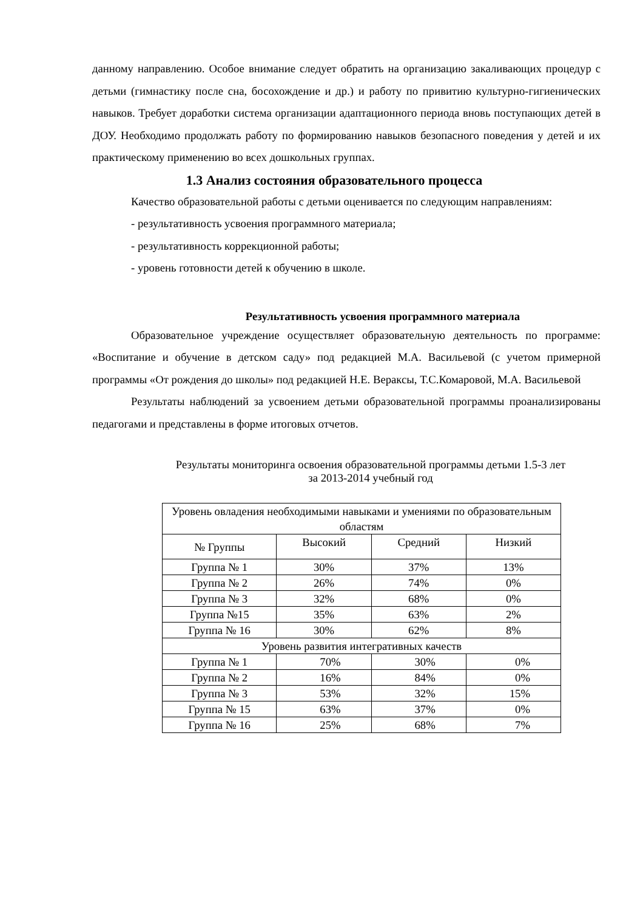данному направлению. Особое внимание следует обратить на организацию закаливающих процедур с детьми (гимнастику после сна, босохождение и др.) и работу по привитию культурно-гигиенических навыков. Требует доработки система организации адаптационного периода вновь поступающих детей в ДОУ. Необходимо продолжать работу по формированию навыков безопасного поведения у детей и их практическому применению во всех дошкольных группах.
1.3 Анализ состояния образовательного процесса
Качество образовательной работы с детьми оценивается по следующим направлениям:
- результативность усвоения программного материала;
- результативность коррекционной работы;
- уровень готовности детей к обучению в школе.
Результативность усвоения программного материала
Образовательное учреждение осуществляет образовательную деятельность по программе: «Воспитание и обучение в детском саду» под редакцией М.А. Васильевой (с учетом примерной программы «От рождения до школы» под редакцией Н.Е. Вераксы, Т.С.Комаровой, М.А. Васильевой
Результаты наблюдений за усвоением детьми образовательной программы проанализированы педагогами и представлены в форме итоговых отчетов.
Результаты мониторинга освоения образовательной программы детьми 1.5-3 лет
за 2013-2014 учебный год
| Уровень овладения необходимыми навыками и умениями по образовательным областям | | | |
| --- | --- | --- | --- |
| № Группы | Высокий | Средний | Низкий |
| Группа № 1 | 30% | 37% | 13% |
| Группа № 2 | 26% | 74% | 0% |
| Группа № 3 | 32% | 68% | 0% |
| Группа №15 | 35% | 63% | 2% |
| Группа № 16 | 30% | 62% | 8% |
| Уровень развития интегративных качеств | | | |
| Группа № 1 | 70% | 30% | 0% |
| Группа № 2 | 16% | 84% | 0% |
| Группа № 3 | 53% | 32% | 15% |
| Группа № 15 | 63% | 37% | 0% |
| Группа № 16 | 25% | 68% | 7% |